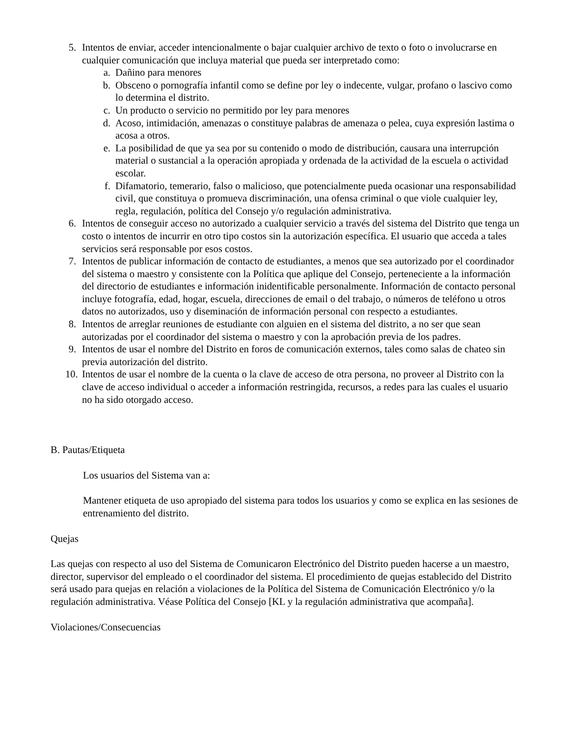5. Intentos de enviar, acceder intencionalmente o bajar cualquier archivo de texto o foto o involucrarse en cualquier comunicación que incluya material que pueda ser interpretado como:
a. Dañino para menores
b. Obsceno o pornografía infantil como se define por ley o indecente, vulgar, profano o lascivo como lo determina el distrito.
c. Un producto o servicio no permitido por ley para menores
d. Acoso, intimidación, amenazas o constituye palabras de amenaza o pelea, cuya expresión lastima o acosa a otros.
e. La posibilidad de que ya sea por su contenido o modo de distribución, causara una interrupción material o sustancial a la operación apropiada y ordenada de la actividad de la escuela o actividad escolar.
f. Difamatorio, temerario, falso o malicioso, que potencialmente pueda ocasionar una responsabilidad civil, que constituya o promueva discriminación, una ofensa criminal o que viole cualquier ley, regla, regulación, política del Consejo y/o regulación administrativa.
6. Intentos de conseguir acceso no autorizado a cualquier servicio a través del sistema del Distrito que tenga un costo o intentos de incurrir en otro tipo costos sin la autorización específica. El usuario que acceda a tales servicios será responsable por esos costos.
7. Intentos de publicar información de contacto de estudiantes, a menos que sea autorizado por el coordinador del sistema o maestro y consistente con la Política que aplique del Consejo, perteneciente a la información del directorio de estudiantes e información inidentificable personalmente. Información de contacto personal incluye fotografía, edad, hogar, escuela, direcciones de email o del trabajo, o números de teléfono u otros datos no autorizados, uso y diseminación de información personal con respecto a estudiantes.
8. Intentos de arreglar reuniones de estudiante con alguien en el sistema del distrito, a no ser que sean autorizadas por el coordinador del sistema o maestro y con la aprobación previa de los padres.
9. Intentos de usar el nombre del Distrito en foros de comunicación externos, tales como salas de chateo sin previa autorización del distrito.
10. Intentos de usar el nombre de la cuenta o la clave de acceso de otra persona, no proveer al Distrito con la clave de acceso individual o acceder a información restringida, recursos, a redes para las cuales el usuario no ha sido otorgado acceso.
B. Pautas/Etiqueta
Los usuarios del Sistema van a:
Mantener etiqueta de uso apropiado del sistema para todos los usuarios y como se explica en las sesiones de entrenamiento del distrito.
Quejas
Las quejas con respecto al uso del Sistema de Comunicaron Electrónico del Distrito pueden hacerse a un maestro, director, supervisor del empleado o el coordinador del sistema. El procedimiento de quejas establecido del Distrito será usado para quejas en relación a violaciones de la Política del Sistema de Comunicación Electrónico y/o la regulación administrativa. Véase Política del Consejo [KL y la regulación administrativa que acompaña].
Violaciones/Consecuencias